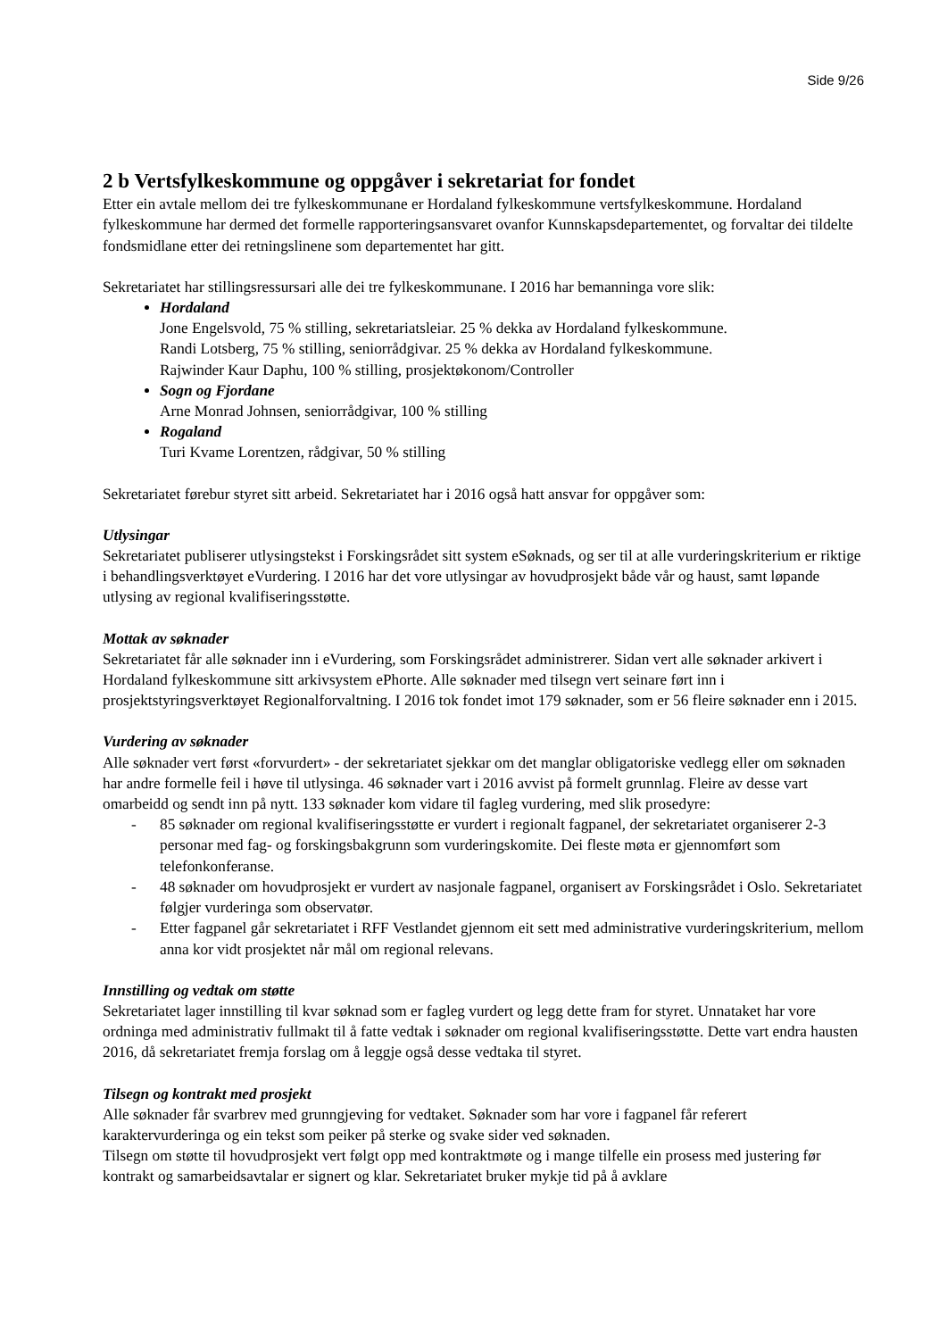Side 9/26
2 b Vertsfylkeskommune og oppgåver i sekretariat for fondet
Etter ein avtale mellom dei tre fylkeskommunane er Hordaland fylkeskommune vertsfylkeskommune. Hordaland fylkeskommune har dermed det formelle rapporteringsansvaret ovanfor Kunnskapsdepartementet, og forvaltar dei tildelte fondsmidlane etter dei retningslinene som departementet har gitt.
Sekretariatet har stillingsressursari alle dei tre fylkeskommunane. I 2016 har bemanninga vore slik:
Hordaland
Jone Engelsvold, 75 % stilling, sekretariatsleiar. 25 % dekka av Hordaland fylkeskommune.
Randi Lotsberg, 75 % stilling, seniorrådgivar. 25 % dekka av Hordaland fylkeskommune.
Rajwinder Kaur Daphu, 100 % stilling, prosjektøkonom/Controller
Sogn og Fjordane
Arne Monrad Johnsen, seniorrådgivar, 100 % stilling
Rogaland
Turi Kvame Lorentzen, rådgivar, 50 % stilling
Sekretariatet førebur styret sitt arbeid. Sekretariatet har i 2016 også hatt ansvar for oppgåver som:
Utlysingar
Sekretariatet publiserer utlysingstekst i Forskingsrådet sitt system eSøknads, og ser til at alle vurderingskriterium er riktige i behandlingsverktøyet eVurdering. I 2016 har det vore utlysingar av hovudprosjekt både vår og haust, samt løpande utlysing av regional kvalifiseringsstøtte.
Mottak av søknader
Sekretariatet får alle søknader inn i eVurdering, som Forskingsrådet administrerer. Sidan vert alle søknader arkivert i Hordaland fylkeskommune sitt arkivsystem ePhorte. Alle søknader med tilsegn vert seinare ført inn i prosjektstyringsverktøyet Regionalforvaltning. I 2016 tok fondet imot 179 søknader, som er 56 fleire søknader enn i 2015.
Vurdering av søknader
Alle søknader vert først «forvurdert» - der sekretariatet sjekkar om det manglar obligatoriske vedlegg eller om søknaden har andre formelle feil i høve til utlysinga. 46 søknader vart i 2016 avvist på formelt grunnlag. Fleire av desse vart omarbeidd og sendt inn på nytt. 133 søknader kom vidare til fagleg vurdering, med slik prosedyre:
- 85 søknader om regional kvalifiseringsstøtte er vurdert i regionalt fagpanel, der sekretariatet organiserer 2-3 personar med fag- og forskingsbakgrunn som vurderingskomite. Dei fleste møta er gjennomført som telefonkonferanse.
- 48 søknader om hovudprosjekt er vurdert av nasjonale fagpanel, organisert av Forskingsrådet i Oslo. Sekretariatet følgjer vurderinga som observatør.
- Etter fagpanel går sekretariatet i RFF Vestlandet gjennom eit sett med administrative vurderingskriterium, mellom anna kor vidt prosjektet når mål om regional relevans.
Innstilling og vedtak om støtte
Sekretariatet lager innstilling til kvar søknad som er fagleg vurdert og legg dette fram for styret. Unnataket har vore ordninga med administrativ fullmakt til å fatte vedtak i søknader om regional kvalifiseringsstøtte. Dette vart endra hausten 2016, då sekretariatet fremja forslag om å leggje også desse vedtaka til styret.
Tilsegn og kontrakt med prosjekt
Alle søknader får svarbrev med grunngjeving for vedtaket. Søknader som har vore i fagpanel får referert karaktervurderinga og ein tekst som peiker på sterke og svake sider ved søknaden.
Tilsegn om støtte til hovudprosjekt vert følgt opp med kontraktmøte og i mange tilfelle ein prosess med justering før kontrakt og samarbeidsavtalar er signert og klar. Sekretariatet bruker mykje tid på å avklare